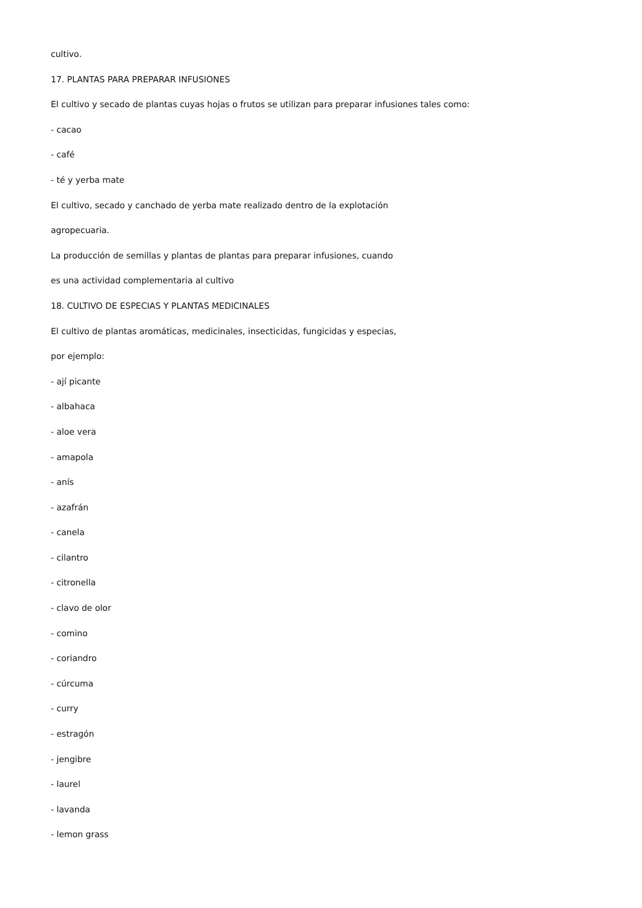cultivo.
17. PLANTAS PARA PREPARAR INFUSIONES
El cultivo y secado de plantas cuyas hojas o frutos se utilizan para preparar infusiones tales como:
- cacao
- café
- té y yerba mate
El cultivo, secado y canchado de yerba mate realizado dentro de la explotación
agropecuaria.
La producción de semillas y plantas de plantas para preparar infusiones, cuando
es una actividad complementaria al cultivo
18. CULTIVO DE ESPECIAS Y PLANTAS MEDICINALES
El cultivo de plantas aromáticas, medicinales, insecticidas, fungicidas y especias,
por ejemplo:
- ají picante
- albahaca
- aloe vera
- amapola
- anís
- azafrán
- canela
- cilantro
- citronella
- clavo de olor
- comino
- coriandro
- cúrcuma
- curry
- estragón
- jengibre
- laurel
- lavanda
- lemon grass